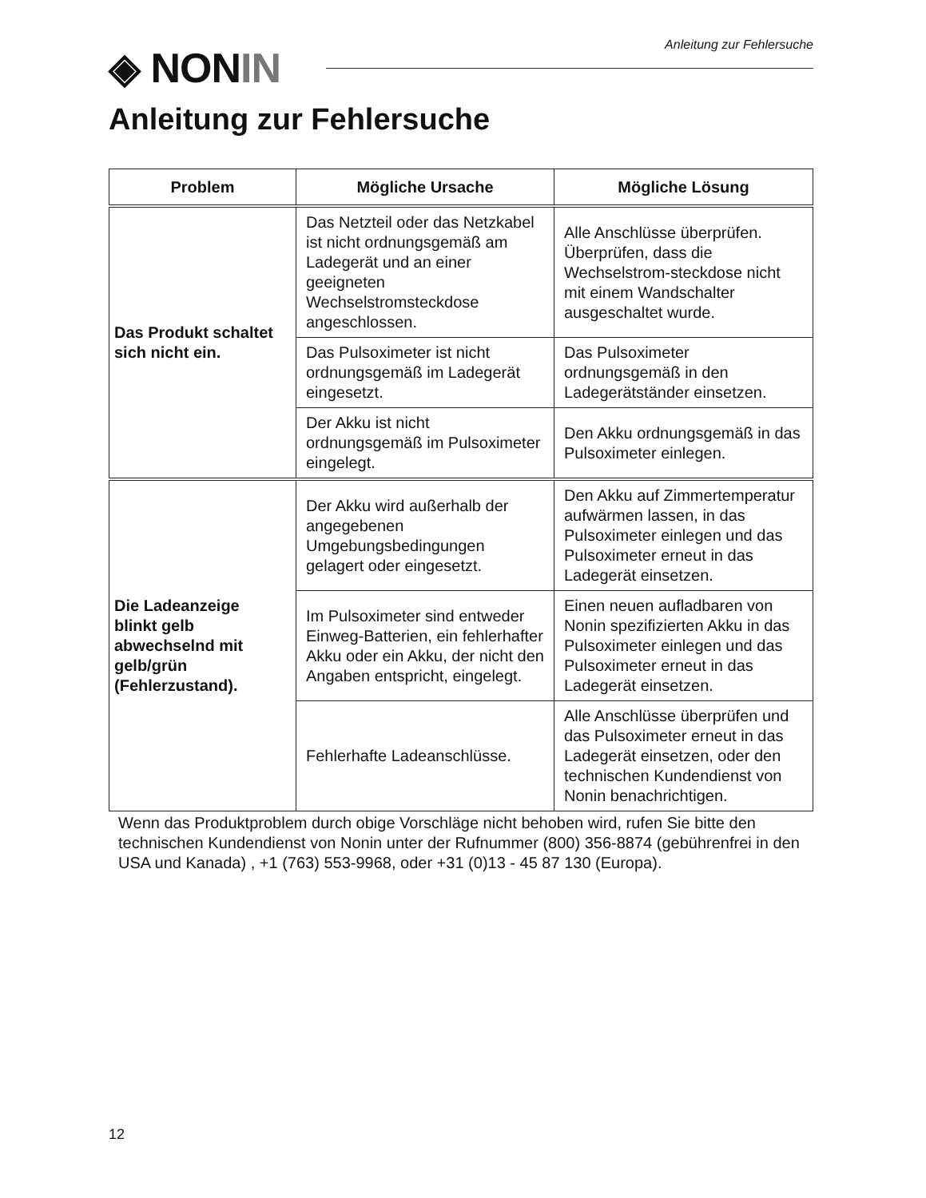◈ NONIN Anleitung zur Fehlersuche
Anleitung zur Fehlersuche
| Problem | Mögliche Ursache | Mögliche Lösung |
| --- | --- | --- |
| Das Produkt schaltet sich nicht ein. | Das Netzteil oder das Netzkabel ist nicht ordnungsgemäß am Ladegerät und an einer geeigneten Wechselstromsteckdose angeschlossen. | Alle Anschlüsse überprüfen. Überprüfen, dass die Wechselstrom-steckdose nicht mit einem Wandschalter ausgeschaltet wurde. |
| | Das Pulsoximeter ist nicht ordnungsgemäß im Ladegerät eingesetzt. | Das Pulsoximeter ordnungsgemäß in den Ladegerätständer einsetzen. |
| | Der Akku ist nicht ordnungsgemäß im Pulsoximeter eingelegt. | Den Akku ordnungsgemäß in das Pulsoximeter einlegen. |
| Die Ladeanzeige blinkt gelb abwechselnd mit gelb/grün (Fehlerzustand). | Der Akku wird außerhalb der angegebenen Umgebungsbedingungen gelagert oder eingesetzt. | Den Akku auf Zimmertemperatur aufwärmen lassen, in das Pulsoximeter einlegen und das Pulsoximeter erneut in das Ladegerät einsetzen. |
| | Im Pulsoximeter sind entweder Einweg-Batterien, ein fehlerhafter Akku oder ein Akku, der nicht den Angaben entspricht, eingelegt. | Einen neuen aufladbaren von Nonin spezifizierten Akku in das Pulsoximeter einlegen und das Pulsoximeter erneut in das Ladegerät einsetzen. |
| | Fehlerhafte Ladeanschlüsse. | Alle Anschlüsse überprüfen und das Pulsoximeter erneut in das Ladegerät einsetzen, oder den technischen Kundendienst von Nonin benachrichtigen. |
Wenn das Produktproblem durch obige Vorschläge nicht behoben wird, rufen Sie bitte den technischen Kundendienst von Nonin unter der Rufnummer (800) 356-8874 (gebührenfrei in den USA und Kanada) , +1 (763) 553-9968, oder +31 (0)13 - 45 87 130 (Europa).
12